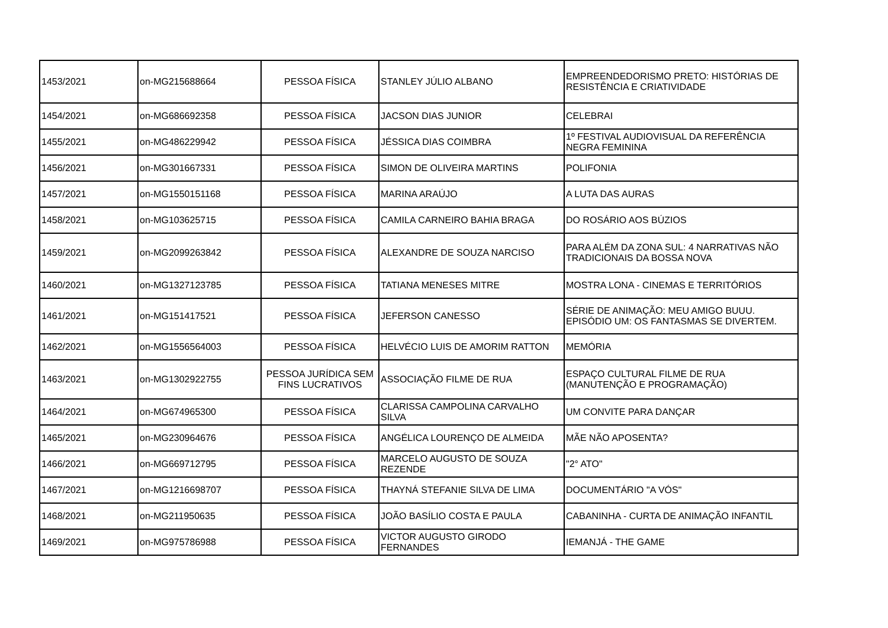| 1453/2021 | on-MG215688664 | PESSOA FÍSICA | STANLEY JÚLIO ALBANO | EMPREENDEDORISMO PRETO: HISTÓRIAS DE RESISTÊNCIA E CRIATIVIDADE |
| 1454/2021 | on-MG686692358 | PESSOA FÍSICA | JACSON DIAS JUNIOR | CELEBRAI |
| 1455/2021 | on-MG486229942 | PESSOA FÍSICA | JÉSSICA DIAS COIMBRA | 1º FESTIVAL AUDIOVISUAL DA REFERÊNCIA NEGRA FEMININA |
| 1456/2021 | on-MG301667331 | PESSOA FÍSICA | SIMON DE OLIVEIRA MARTINS | POLIFONIA |
| 1457/2021 | on-MG1550151168 | PESSOA FÍSICA | MARINA ARAÚJO | A LUTA DAS AURAS |
| 1458/2021 | on-MG103625715 | PESSOA FÍSICA | CAMILA CARNEIRO BAHIA BRAGA | DO ROSÁRIO AOS BÚZIOS |
| 1459/2021 | on-MG2099263842 | PESSOA FÍSICA | ALEXANDRE DE SOUZA NARCISO | PARA ALÉM DA ZONA SUL: 4 NARRATIVAS NÃO TRADICIONAIS DA BOSSA NOVA |
| 1460/2021 | on-MG1327123785 | PESSOA FÍSICA | TATIANA MENESES MITRE | MOSTRA LONA - CINEMAS E TERRITÓRIOS |
| 1461/2021 | on-MG151417521 | PESSOA FÍSICA | JEFERSON CANESSO | SÉRIE DE ANIMAÇÃO: MEU AMIGO BUUU. EPISÓDIO UM: OS FANTASMAS SE DIVERTEM. |
| 1462/2021 | on-MG1556564003 | PESSOA FÍSICA | HELVÉCIO LUIS DE AMORIM RATTON | MEMÓRIA |
| 1463/2021 | on-MG1302922755 | PESSOA JURÍDICA SEM FINS LUCRATIVOS | ASSOCIAÇÃO FILME DE RUA | ESPAÇO CULTURAL FILME DE RUA (MANUTENÇÃO E PROGRAMAÇÃO) |
| 1464/2021 | on-MG674965300 | PESSOA FÍSICA | CLARISSA CAMPOLINA CARVALHO SILVA | UM CONVITE PARA DANÇAR |
| 1465/2021 | on-MG230964676 | PESSOA FÍSICA | ANGÉLICA LOURENÇO DE ALMEIDA | MÃE NÃO APOSENTA? |
| 1466/2021 | on-MG669712795 | PESSOA FÍSICA | MARCELO AUGUSTO DE SOUZA REZENDE | "2° ATO" |
| 1467/2021 | on-MG1216698707 | PESSOA FÍSICA | THAYNÁ STEFANIE SILVA DE LIMA | DOCUMENTÁRIO "A VÓS" |
| 1468/2021 | on-MG211950635 | PESSOA FÍSICA | JOÃO BASÍLIO COSTA E PAULA | CABANINHA - CURTA DE ANIMAÇÃO INFANTIL |
| 1469/2021 | on-MG975786988 | PESSOA FÍSICA | VICTOR AUGUSTO GIRODO FERNANDES | IEMANJÁ - THE GAME |